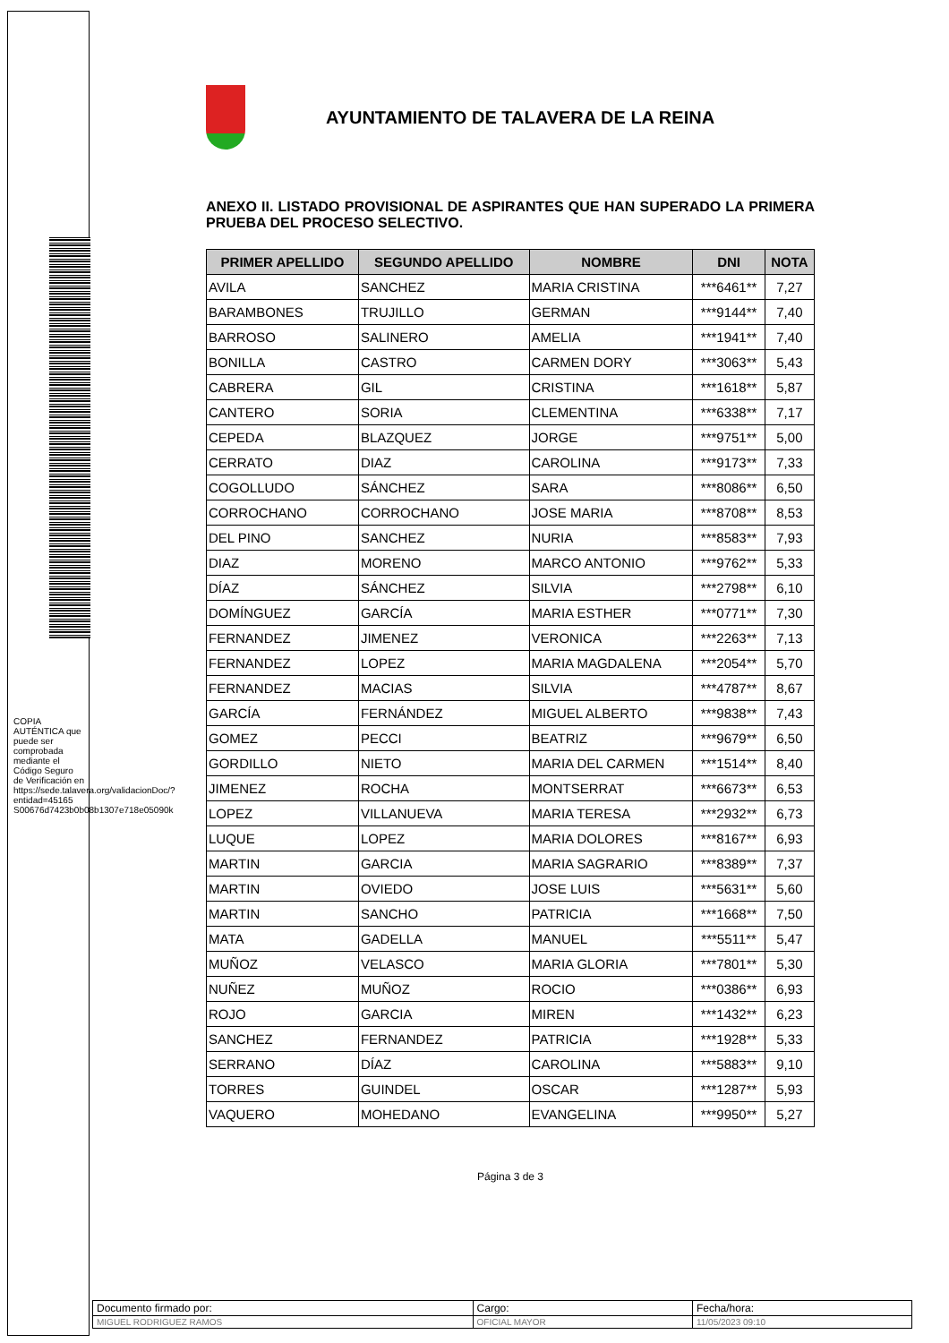AYUNTAMIENTO DE TALAVERA DE LA REINA
ANEXO II. LISTADO PROVISIONAL DE ASPIRANTES QUE HAN SUPERADO LA PRIMERA PRUEBA DEL PROCESO SELECTIVO.
| PRIMER APELLIDO | SEGUNDO APELLIDO | NOMBRE | DNI | NOTA |
| --- | --- | --- | --- | --- |
| AVILA | SANCHEZ | MARIA CRISTINA | ***6461** | 7,27 |
| BARAMBONES | TRUJILLO | GERMAN | ***9144** | 7,40 |
| BARROSO | SALINERO | AMELIA | ***1941** | 7,40 |
| BONILLA | CASTRO | CARMEN DORY | ***3063** | 5,43 |
| CABRERA | GIL | CRISTINA | ***1618** | 5,87 |
| CANTERO | SORIA | CLEMENTINA | ***6338** | 7,17 |
| CEPEDA | BLAZQUEZ | JORGE | ***9751** | 5,00 |
| CERRATO | DIAZ | CAROLINA | ***9173** | 7,33 |
| COGOLLUDO | SÁNCHEZ | SARA | ***8086** | 6,50 |
| CORROCHANO | CORROCHANO | JOSE MARIA | ***8708** | 8,53 |
| DEL PINO | SANCHEZ | NURIA | ***8583** | 7,93 |
| DIAZ | MORENO | MARCO ANTONIO | ***9762** | 5,33 |
| DÍAZ | SÁNCHEZ | SILVIA | ***2798** | 6,10 |
| DOMÍNGUEZ | GARCÍA | MARIA ESTHER | ***0771** | 7,30 |
| FERNANDEZ | JIMENEZ | VERONICA | ***2263** | 7,13 |
| FERNANDEZ | LOPEZ | MARIA MAGDALENA | ***2054** | 5,70 |
| FERNANDEZ | MACIAS | SILVIA | ***4787** | 8,67 |
| GARCÍA | FERNÁNDEZ | MIGUEL ALBERTO | ***9838** | 7,43 |
| GOMEZ | PECCI | BEATRIZ | ***9679** | 6,50 |
| GORDILLO | NIETO | MARIA DEL CARMEN | ***1514** | 8,40 |
| JIMENEZ | ROCHA | MONTSERRAT | ***6673** | 6,53 |
| LOPEZ | VILLANUEVA | MARIA TERESA | ***2932** | 6,73 |
| LUQUE | LOPEZ | MARIA DOLORES | ***8167** | 6,93 |
| MARTIN | GARCIA | MARIA SAGRARIO | ***8389** | 7,37 |
| MARTIN | OVIEDO | JOSE LUIS | ***5631** | 5,60 |
| MARTIN | SANCHO | PATRICIA | ***1668** | 7,50 |
| MATA | GADELLA | MANUEL | ***5511** | 5,47 |
| MUÑOZ | VELASCO | MARIA GLORIA | ***7801** | 5,30 |
| NUÑEZ | MUÑOZ | ROCIO | ***0386** | 6,93 |
| ROJO | GARCIA | MIREN | ***1432** | 6,23 |
| SANCHEZ | FERNANDEZ | PATRICIA | ***1928** | 5,33 |
| SERRANO | DÍAZ | CAROLINA | ***5883** | 9,10 |
| TORRES | GUINDEL | OSCAR | ***1287** | 5,93 |
| VAQUERO | MOHEDANO | EVANGELINA | ***9950** | 5,27 |
Página 3 de 3
COPIA AUTÉNTICA que puede ser comprobada mediante el Código Seguro de Verificación en https://sede.talavera.org/validacionDoc/?entidad=45165 S00676d7423b0b08b1307e718e05090k
| Documento firmado por: | Cargo: | Fecha/hora: |
| MIGUEL RODRIGUEZ RAMOS | OFICIAL MAYOR | 11/05/2023 09:10 |